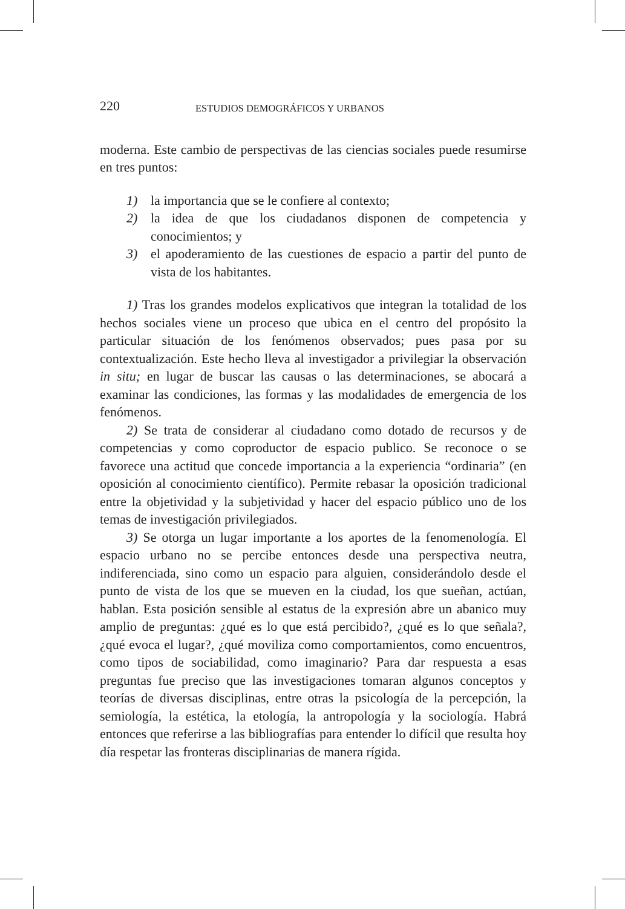220 ESTUDIOS DEMOGRÁFICOS Y URBANOS
moderna. Este cambio de perspectivas de las ciencias sociales puede resumirse en tres puntos:
1) la importancia que se le confiere al contexto;
2) la idea de que los ciudadanos disponen de competencia y conocimientos; y
3) el apoderamiento de las cuestiones de espacio a partir del punto de vista de los habitantes.
1) Tras los grandes modelos explicativos que integran la totalidad de los hechos sociales viene un proceso que ubica en el centro del propósito la particular situación de los fenómenos observados; pues pasa por su contextualización. Este hecho lleva al investigador a privilegiar la observación in situ; en lugar de buscar las causas o las determinaciones, se abocará a examinar las condiciones, las formas y las modalidades de emergencia de los fenómenos.
2) Se trata de considerar al ciudadano como dotado de recursos y de competencias y como coproductor de espacio publico. Se reconoce o se favorece una actitud que concede importancia a la experiencia “ordinaria” (en oposición al conocimiento científico). Permite rebasar la oposición tradicional entre la objetividad y la subjetividad y hacer del espacio público uno de los temas de investigación privilegiados.
3) Se otorga un lugar importante a los aportes de la fenomenología. El espacio urbano no se percibe entonces desde una perspectiva neutra, indiferenciada, sino como un espacio para alguien, considerándolo desde el punto de vista de los que se mueven en la ciudad, los que sueñan, actúan, hablan. Esta posición sensible al estatus de la expresión abre un abanico muy amplio de preguntas: ¿qué es lo que está percibido?, ¿qué es lo que señala?, ¿qué evoca el lugar?, ¿qué moviliza como comportamientos, como encuentros, como tipos de sociabilidad, como imaginario? Para dar respuesta a esas preguntas fue preciso que las investigaciones tomaran algunos conceptos y teorías de diversas disciplinas, entre otras la psicología de la percepción, la semiología, la estética, la etología, la antropología y la sociología. Habrá entonces que referirse a las bibliografías para entender lo difícil que resulta hoy día respetar las fronteras disciplinarias de manera rígida.